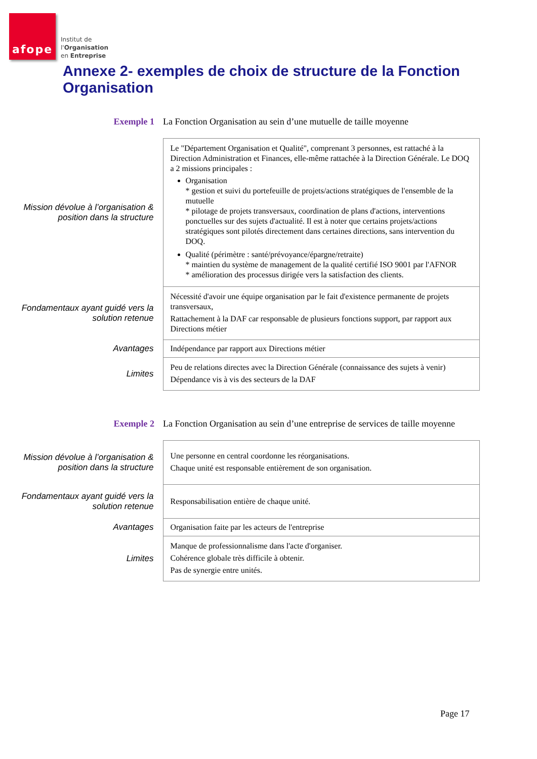afope
Institut de
l'Organisation
en Entreprise
Annexe 2- exemples de choix de structure de la Fonction Organisation
Exemple 1 La Fonction Organisation au sein d’une mutuelle de taille moyenne
| Mission dévolue à l’organisation & position dans la structure | Le "Département Organisation et Qualité", comprenant 3 personnes, est rattaché à la Direction Administration et Finances, elle-même rattachée à la Direction Générale. Le DOQ a 2 missions principales : Organisation * gestion et suivi du portefeuille de projets/actions stratégiques de l'ensemble de la mutuelle * pilotage de projets transversaux, coordination de plans d'actions, interventions ponctuelles sur des sujets d'actualité. Il est à noter que certains projets/actions stratégiques sont pilotés directement dans certaines directions, sans intervention du DOQ. Qualité (périmètre : santé/prévoyance/épargne/retraite) * maintien du système de management de la qualité certifié ISO 9001 par l'AFNOR * amélioration des processus dirigée vers la satisfaction des clients. |
| Fondamentaux ayant guidé vers la solution retenue | Nécessité d'avoir une équipe organisation par le fait d'existence permanente de projets transversaux, Rattachement à la DAF car responsable de plusieurs fonctions support, par rapport aux Directions métier |
| Avantages | Indépendance par rapport aux Directions métier |
| Limites | Peu de relations directes avec la Direction Générale (connaissance des sujets à venir) Dépendance vis à vis des secteurs de la DAF |
Exemple 2 La Fonction Organisation au sein d’une entreprise de services de taille moyenne
| Mission dévolue à l’organisation & position dans la structure | Une personne en central coordonne les réorganisations. Chaque unité est responsable entièrement de son organisation. |
| Fondamentaux ayant guidé vers la solution retenue | Responsabilisation entière de chaque unité. |
| Avantages | Organisation faite par les acteurs de l'entreprise |
| Limites | Manque de professionnalisme dans l'acte d'organiser. Cohérence globale très difficile à obtenir. Pas de synergie entre unités. |
Page 17